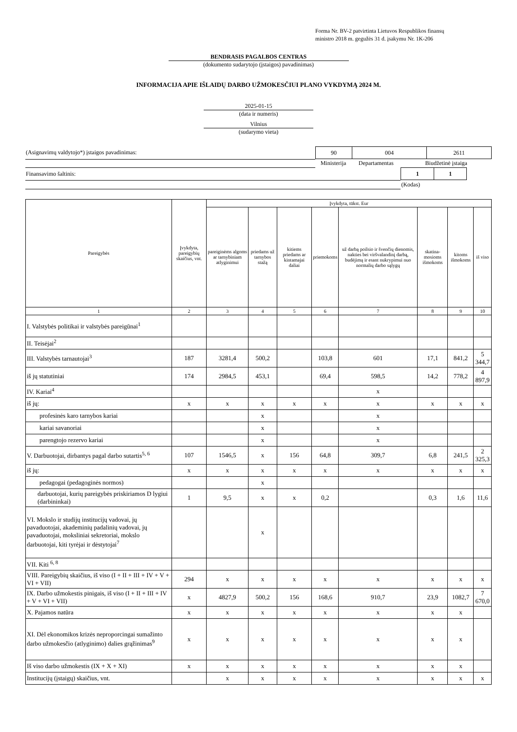Forma Nr. BV-2 patvirtinta Lietuvos Respublikos finansų
ministro 2018 m. gegužės 31 d. įsakymu Nr. 1K-206
BENDRASIS PAGALBOS CENTRAS
(dokumento sudarytojo (įstaigos) pavadinimas)
INFORMACIJA APIE IŠLAIDŲ DARBO UŽMOKESČIUI PLANO VYKDYMĄ 2024 M.
2025-01-15
(data ir numeris)
Vilnius
(sudarymo vieta)
| (Asignavimų valdytojo*) įstaigos pavadinimas: | / 90 / 004 / 2611 / | | |
| | Ministerija | Departamentas | Biudžetinė įstaiga |
| Finansavimo šaltinis: | | | / 1 / 1 / |
| | | | (Kodas) |
| Pareigybės | Įvykdyta, pareigybių skaičius, vnt. | Įvykdyta, tūkst. Eur | | | | | | | |
| --- | --- | --- | --- | --- | --- | --- | --- | --- | --- |
| | | pareiginėms algoms ar tarnybiniam atlyginimui | priedams už tarnybos stažą | kitiems priedams ar kintamajai daliai | priemokoms | už darbą poilsio ir švenčių dienomis, nakties bei viršvalandinį darbą, budėjimą ir esant nukrypimui nuo normalių darbo sąlygų | skatina-mosioms išmokoms | kitoms išmokoms | iš viso |
| 1 | 2 | 3 | 4 | 5 | 6 | 7 | 8 | 9 | 10 |
| I. Valstybės politikai ir valstybės pareigūnai<sup>1</sup> | | | | | | | | | |
| II. Teisėjai<sup>2</sup> | | | | | | | | | |
| III. Valstybės tarnautojai<sup>3</sup> | 187 | 3281,4 | 500,2 | | 103,8 | 601 | 17,1 | 841,2 | 5 344,7 |
| iš jų statutiniai | 174 | 2984,5 | 453,1 | | 69,4 | 598,5 | 14,2 | 778,2 | 4 897,9 |
| IV. Kariai<sup>4</sup> | | | | | | x | | | |
| iš jų: | x | x | x | x | x | x | x | x | x |
| profesinės karo tarnybos kariai | | | x | | | x | | | |
| kariai savanoriai | | | x | | | x | | | |
| parengtojo rezervo kariai | | | x | | | x | | | |
| V. Darbuotojai, dirbantys pagal darbo sutartis<sup>5, 6</sup> | 107 | 1546,5 | x | 156 | 64,8 | 309,7 | 6,8 | 241,5 | 2 325,3 |
| iš jų: | x | x | x | x | x | x | x | x | x |
| pedagogai (pedagoginės normos) | | | x | | | | | | |
| darbuotojai, kurių pareigybės priskiriamos D lygiui (darbininkai) | 1 | 9,5 | x | x | 0,2 | | 0,3 | 1,6 | 11,6 |
| VI. Mokslo ir studijų institucijų vadovai, jų pavaduotojai, akademinių padalinių vadovai, jų pavaduotojai, moksliniai sekretoriai, mokslo darbuotojai, kiti tyrėjai ir dėstytojai<sup>7</sup> | | | x | | | | | | |
| VII. Kiti <sup>6, 8</sup> | | | | | | | | | |
| VIII. Pareigybių skaičius, iš viso (I + II + III + IV + V + VI + VII) | 294 | x | x | x | x | x | x | x | x |
| IX. Darbo užmokestis pinigais, iš viso (I + II + III + IV + V + VI + VII) | x | 4827,9 | 500,2 | 156 | 168,6 | 910,7 | 23,9 | 1082,7 | 7 670,0 |
| X. Pajamos natūra | x | x | x | x | x | x | x | x | |
| XI. Dėl ekonomikos krizės neproporcingai sumažinto darbo užmokesčio (atlyginimo) dalies grąžinimas<sup>9</sup> | x | x | x | x | x | x | x | x | |
| Iš viso darbo užmokestis (IX + X + XI) | x | x | x | x | x | x | x | x | |
| Institucijų (įstaigų) skaičius, vnt. | | x | x | x | x | x | x | x | x |